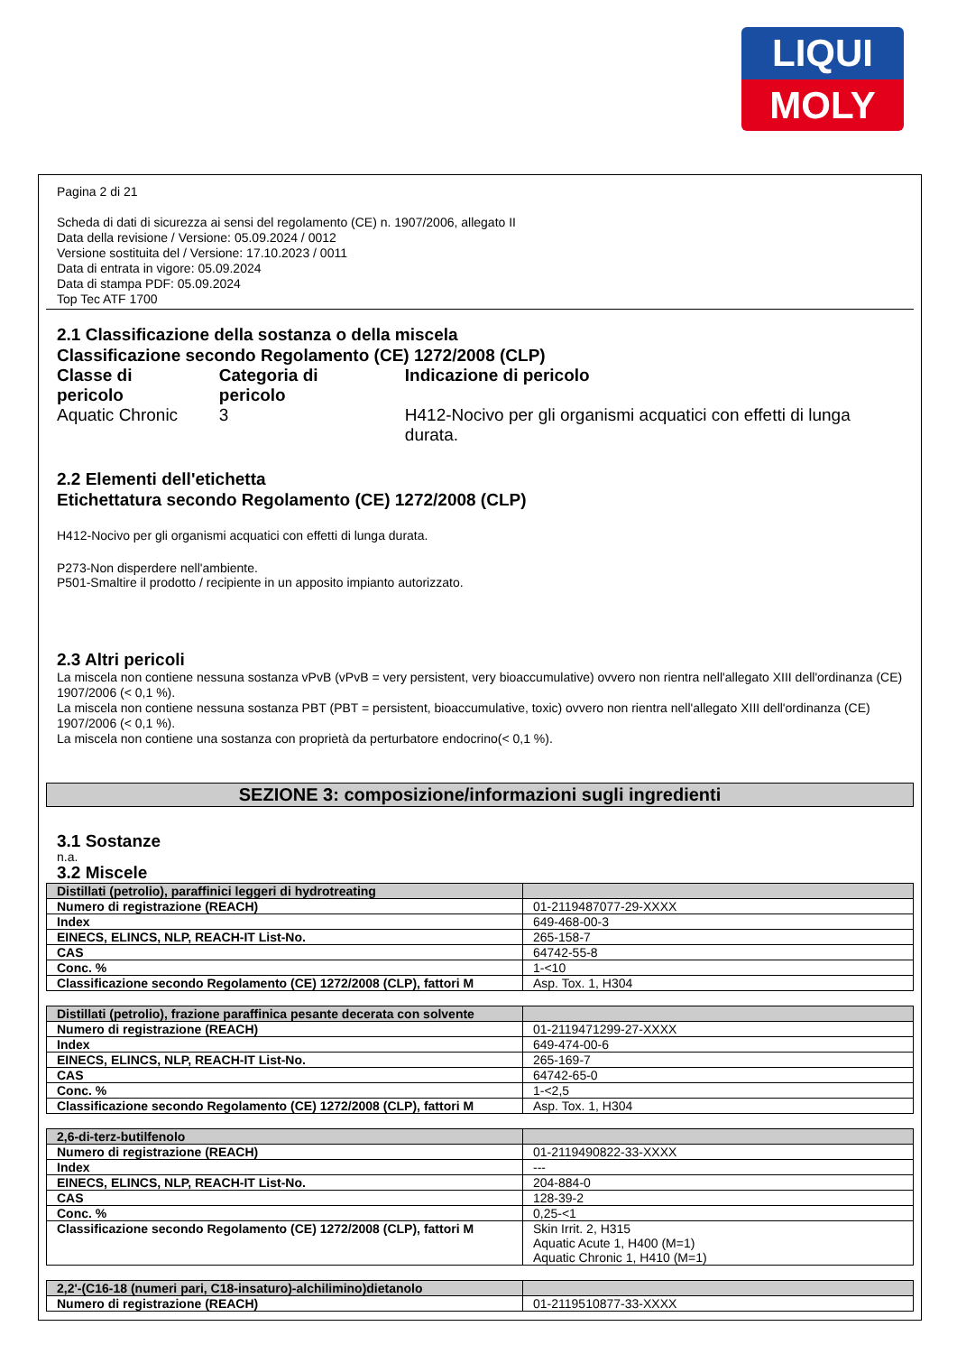LIQUI
MOLY
Pagina 2 di 21
Scheda di dati di sicurezza ai sensi del regolamento (CE) n. 1907/2006, allegato II
Data della revisione / Versione: 05.09.2024 / 0012
Versione sostituita del / Versione: 17.10.2023 / 0011
Data di entrata in vigore: 05.09.2024
Data di stampa PDF: 05.09.2024
Top Tec ATF 1700
2.1 Classificazione della sostanza o della miscela
Classificazione secondo Regolamento (CE) 1272/2008 (CLP)
| Classe di pericolo | Categoria di pericolo | Indicazione di pericolo |
| Aquatic Chronic | 3 | H412-Nocivo per gli organismi acquatici con effetti di lunga durata. |
2.2 Elementi dell'etichetta
Etichettatura secondo Regolamento (CE) 1272/2008 (CLP)
H412-Nocivo per gli organismi acquatici con effetti di lunga durata.
P273-Non disperdere nell'ambiente.
P501-Smaltire il prodotto / recipiente in un apposito impianto autorizzato.
2.3 Altri pericoli
La miscela non contiene nessuna sostanza vPvB (vPvB = very persistent, very bioaccumulative) ovvero non rientra nell'allegato XIII dell'ordinanza (CE) 1907/2006 (< 0,1 %).
La miscela non contiene nessuna sostanza PBT (PBT = persistent, bioaccumulative, toxic) ovvero non rientra nell'allegato XIII dell'ordinanza (CE) 1907/2006 (< 0,1 %).
La miscela non contiene una sostanza con proprietà da perturbatore endocrino(< 0,1 %).
SEZIONE 3: composizione/informazioni sugli ingredienti
3.1 Sostanze
n.a.
3.2 Miscele
| Distillati (petrolio), paraffinici leggeri di hydrotreating | |
| --- | --- |
| Numero di registrazione (REACH) | 01-2119487077-29-XXXX |
| Index | 649-468-00-3 |
| EINECS, ELINCS, NLP, REACH-IT List-No. | 265-158-7 |
| CAS | 64742-55-8 |
| Conc. % | 1-<10 |
| Classificazione secondo Regolamento (CE) 1272/2008 (CLP), fattori M | Asp. Tox. 1, H304 |
| Distillati (petrolio), frazione paraffinica pesante decerata con solvente | |
| --- | --- |
| Numero di registrazione (REACH) | 01-2119471299-27-XXXX |
| Index | 649-474-00-6 |
| EINECS, ELINCS, NLP, REACH-IT List-No. | 265-169-7 |
| CAS | 64742-65-0 |
| Conc. % | 1-<2,5 |
| Classificazione secondo Regolamento (CE) 1272/2008 (CLP), fattori M | Asp. Tox. 1, H304 |
| 2,6-di-terz-butilfenolo | |
| --- | --- |
| Numero di registrazione (REACH) | 01-2119490822-33-XXXX |
| Index | --- |
| EINECS, ELINCS, NLP, REACH-IT List-No. | 204-884-0 |
| CAS | 128-39-2 |
| Conc. % | 0,25-<1 |
| Classificazione secondo Regolamento (CE) 1272/2008 (CLP), fattori M | Skin Irrit. 2, H315 Aquatic Acute 1, H400 (M=1) Aquatic Chronic 1, H410 (M=1) |
| 2,2'-(C16-18 (numeri pari, C18-insaturo)-alchilimino)dietanolo | |
| --- | --- |
| Numero di registrazione (REACH) | 01-2119510877-33-XXXX |